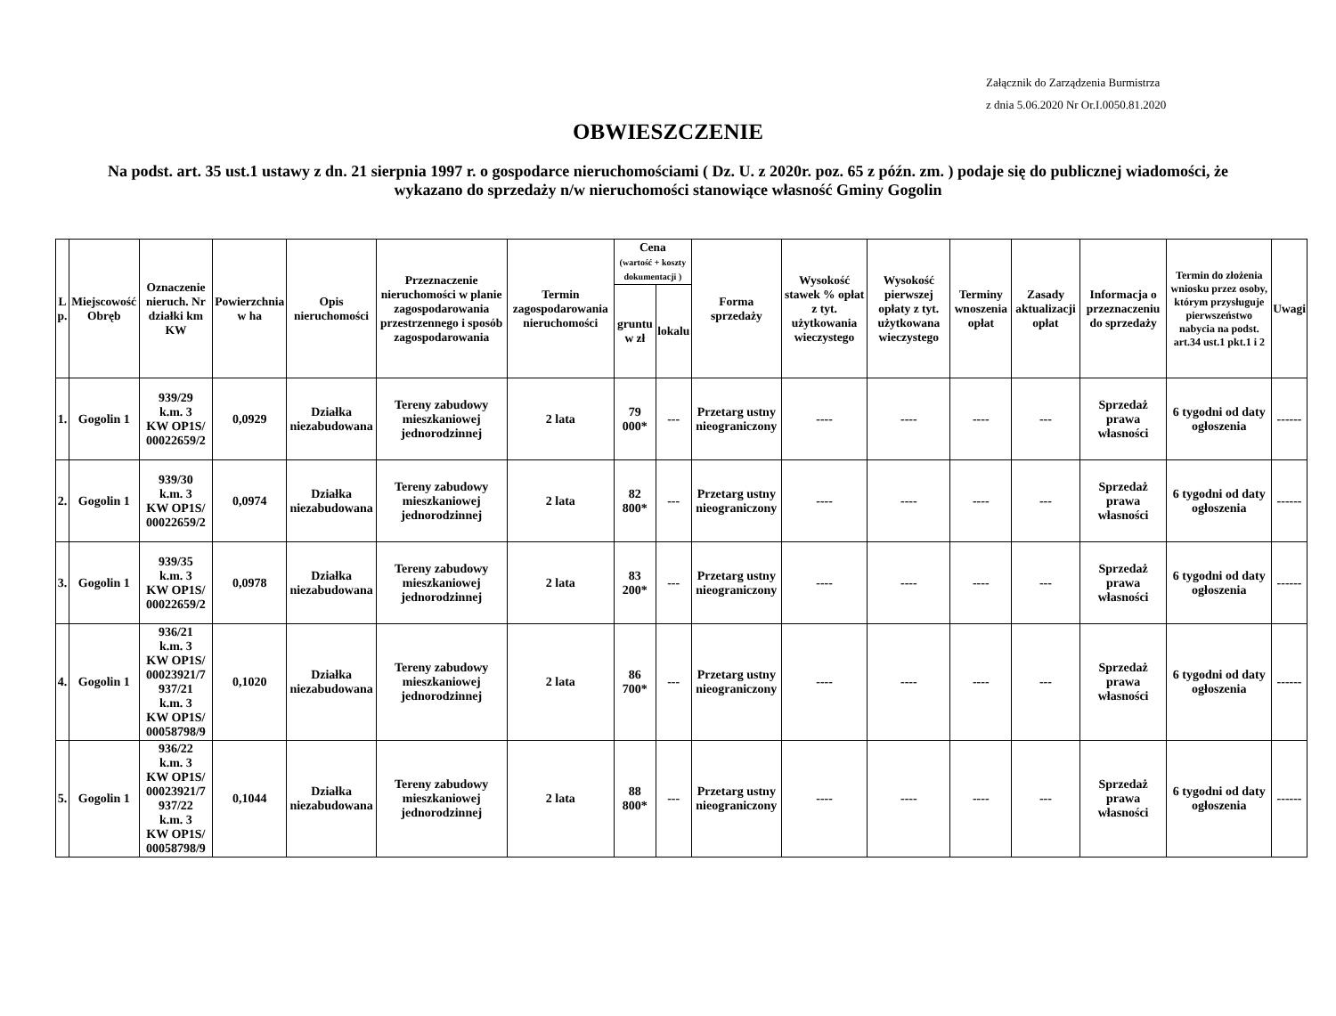Załącznik do Zarządzenia Burmistrza
z dnia 5.06.2020 Nr Or.I.0050.81.2020
OBWIESZCZENIE
Na podst. art. 35 ust.1 ustawy z dn. 21 sierpnia 1997 r. o gospodarce nieruchomościami ( Dz. U. z 2020r. poz. 65 z późn. zm. ) podaje się do publicznej wiadomości, że wykazano do sprzedaży n/w nieruchomości stanowiące własność Gminy Gogolin
| L p. | Miejscowość Obręb | Oznaczenie nieruch. Nr działki km KW | Powierzchnia w ha | Opis nieruchomości | Przeznaczenie nieruchomości w planie zagospodarowania przestrzennego i sposób zagospodarowania | Termin zagospodarowania nieruchomości | Cena (wartość + koszty dokumentacji ) | | Forma sprzedaży | Wysokość stawek % opłat z tyt. użytkowania wieczystego | Wysokość pierwszej opłaty z tyt. użytkowana wieczystego | Terminy wnoszenia opłat | Zasady aktualizacji opłat | Informacja o przeznaczeniu do sprzedaży | Termin do złożenia wniosku przez osoby, którym przysługuje pierwszeństwo nabycia na podst. art.34 ust.1 pkt.1 i 2 | Uwagi |
| --- | --- | --- | --- | --- | --- | --- | --- | --- | --- | --- | --- | --- | --- | --- | --- | --- |
| | | | | | | | gruntu w zł | lokalu | | | | | | | | |
| 1. | Gogolin 1 | 939/29 k.m. 3 KW OP1S/ 00022659/2 | 0,0929 | Działka niezabudowana | Tereny zabudowy mieszkaniowej jednorodzinnej | 2 lata | 79 000* | --- | Przetarg ustny nieograniczony | ---- | ---- | ---- | --- | Sprzedaż prawa własności | 6 tygodni od daty ogłoszenia | ------ |
| 2. | Gogolin 1 | 939/30 k.m. 3 KW OP1S/ 00022659/2 | 0,0974 | Działka niezabudowana | Tereny zabudowy mieszkaniowej jednorodzinnej | 2 lata | 82 800* | --- | Przetarg ustny nieograniczony | ---- | ---- | ---- | --- | Sprzedaż prawa własności | 6 tygodni od daty ogłoszenia | ------ |
| 3. | Gogolin 1 | 939/35 k.m. 3 KW OP1S/ 00022659/2 | 0,0978 | Działka niezabudowana | Tereny zabudowy mieszkaniowej jednorodzinnej | 2 lata | 83 200* | --- | Przetarg ustny nieograniczony | ---- | ---- | ---- | --- | Sprzedaż prawa własności | 6 tygodni od daty ogłoszenia | ------ |
| 4. | Gogolin 1 | 936/21 k.m. 3 KW OP1S/ 00023921/7 937/21 k.m. 3 KW OP1S/ 00058798/9 | 0,1020 | Działka niezabudowana | Tereny zabudowy mieszkaniowej jednorodzinnej | 2 lata | 86 700* | --- | Przetarg ustny nieograniczony | ---- | ---- | ---- | --- | Sprzedaż prawa własności | 6 tygodni od daty ogłoszenia | ------ |
| 5. | Gogolin 1 | 936/22 k.m. 3 KW OP1S/ 00023921/7 937/22 k.m. 3 KW OP1S/ 00058798/9 | 0,1044 | Działka niezabudowana | Tereny zabudowy mieszkaniowej jednorodzinnej | 2 lata | 88 800* | --- | Przetarg ustny nieograniczony | ---- | ---- | ---- | --- | Sprzedaż prawa własności | 6 tygodni od daty ogłoszenia | ------ |